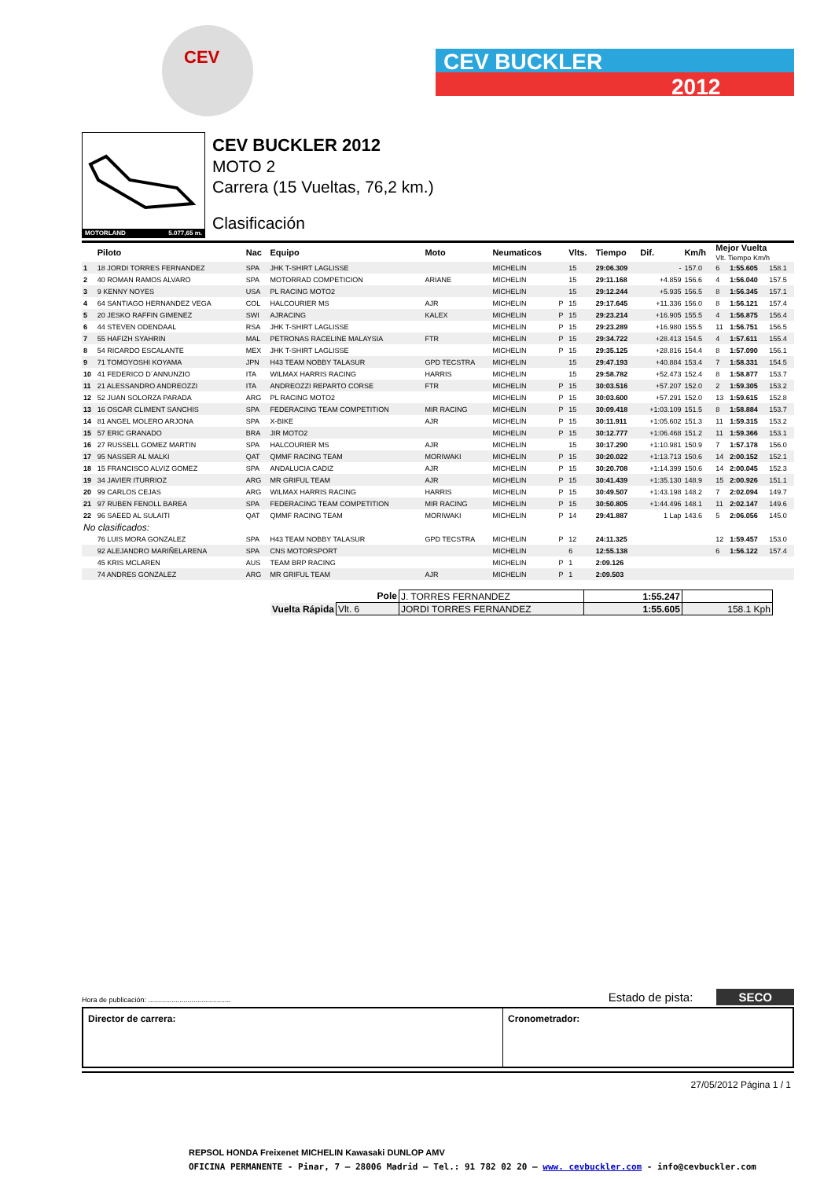CEV
CEV BUCKLER
2012
MOTORLAND 5.077,65 m.
CEV BUCKLER 2012
MOTO 2
Carrera (15 Vueltas, 76,2 km.)
Clasificación
| | Piloto | Nac | Equipo | Moto | Neumaticos | | Vlts. | Tiempo | Dif. | Km/h | Mejor Vuelta Vlt. Tiempo Km/h | | |
| --- | --- | --- | --- | --- | --- | --- | --- | --- | --- | --- | --- | --- | --- |
| 1 | 18 JORDI TORRES FERNANDEZ | SPA | JHK T-SHIRT LAGLISSE | | MICHELIN | | 15 | 29:06.309 | - | 157.0 | 6 | 1:55.605 | 158.1 |
| 2 | 40 ROMAN RAMOS ALVARO | SPA | MOTORRAD COMPETICION | ARIANE | MICHELIN | | 15 | 29:11.168 | +4.859 | 156.6 | 4 | 1:56.040 | 157.5 |
| 3 | 9 KENNY NOYES | USA | PL RACING MOTO2 | | MICHELIN | | 15 | 29:12.244 | +5.935 | 156.5 | 8 | 1:56.345 | 157.1 |
| 4 | 64 SANTIAGO HERNANDEZ VEGA | COL | HALCOURIER MS | AJR | MICHELIN | P | 15 | 29:17.645 | +11.336 | 156.0 | 8 | 1:56.121 | 157.4 |
| 5 | 20 JESKO RAFFIN GIMENEZ | SWI | AJRACING | KALEX | MICHELIN | P | 15 | 29:23.214 | +16.905 | 155.5 | 4 | 1:56.875 | 156.4 |
| 6 | 44 STEVEN ODENDAAL | RSA | JHK T-SHIRT LAGLISSE | | MICHELIN | P | 15 | 29:23.289 | +16.980 | 155.5 | 11 | 1:56.751 | 156.5 |
| 7 | 55 HAFIZH SYAHRIN | MAL | PETRONAS RACELINE MALAYSIA | FTR | MICHELIN | P | 15 | 29:34.722 | +28.413 | 154.5 | 4 | 1:57.611 | 155.4 |
| 8 | 54 RICARDO ESCALANTE | MEX | JHK T-SHIRT LAGLISSE | | MICHELIN | P | 15 | 29:35.125 | +28.816 | 154.4 | 8 | 1:57.090 | 156.1 |
| 9 | 71 TOMOYOSHI KOYAMA | JPN | H43 TEAM NOBBY TALASUR | GPD TECSTRA | MICHELIN | | 15 | 29:47.193 | +40.884 | 153.4 | 7 | 1:58.331 | 154.5 |
| 10 | 41 FEDERICO D´ANNUNZIO | ITA | WILMAX HARRIS RACING | HARRIS | MICHELIN | | 15 | 29:58.782 | +52.473 | 152.4 | 8 | 1:58.877 | 153.7 |
| 11 | 21 ALESSANDRO ANDREOZZI | ITA | ANDREOZZI REPARTO CORSE | FTR | MICHELIN | P | 15 | 30:03.516 | +57.207 | 152.0 | 2 | 1:59.305 | 153.2 |
| 12 | 52 JUAN SOLORZA PARADA | ARG | PL RACING MOTO2 | | MICHELIN | P | 15 | 30:03.600 | +57.291 | 152.0 | 13 | 1:59.615 | 152.8 |
| 13 | 16 OSCAR CLIMENT SANCHIS | SPA | FEDERACING TEAM COMPETITION | MIR RACING | MICHELIN | P | 15 | 30:09.418 | +1:03.109 | 151.5 | 8 | 1:58.884 | 153.7 |
| 14 | 81 ANGEL MOLERO ARJONA | SPA | X-BIKE | AJR | MICHELIN | P | 15 | 30:11.911 | +1:05.602 | 151.3 | 11 | 1:59.315 | 153.2 |
| 15 | 57 ERIC GRANADO | BRA | JIR MOTO2 | | MICHELIN | P | 15 | 30:12.777 | +1:06.468 | 151.2 | 11 | 1:59.366 | 153.1 |
| 16 | 27 RUSSELL GOMEZ MARTIN | SPA | HALCOURIER MS | AJR | MICHELIN | | 15 | 30:17.290 | +1:10.981 | 150.9 | 7 | 1:57.178 | 156.0 |
| 17 | 95 NASSER AL MALKI | QAT | QMMF RACING TEAM | MORIWAKI | MICHELIN | P | 15 | 30:20.022 | +1:13.713 | 150.6 | 14 | 2:00.152 | 152.1 |
| 18 | 15 FRANCISCO ALVIZ GOMEZ | SPA | ANDALUCIA CADIZ | AJR | MICHELIN | P | 15 | 30:20.708 | +1:14.399 | 150.6 | 14 | 2:00.045 | 152.3 |
| 19 | 34 JAVIER ITURRIOZ | ARG | MR GRIFUL TEAM | AJR | MICHELIN | P | 15 | 30:41.439 | +1:35.130 | 148.9 | 15 | 2:00.926 | 151.1 |
| 20 | 99 CARLOS CEJAS | ARG | WILMAX HARRIS RACING | HARRIS | MICHELIN | P | 15 | 30:49.507 | +1:43.198 | 148.2 | 7 | 2:02.094 | 149.7 |
| 21 | 97 RUBEN FENOLL BAREA | SPA | FEDERACING TEAM COMPETITION | MIR RACING | MICHELIN | P | 15 | 30:50.805 | +1:44.496 | 148.1 | 11 | 2:02.147 | 149.6 |
| 22 | 96 SAEED AL SULAITI | QAT | QMMF RACING TEAM | MORIWAKI | MICHELIN | P | 14 | 29:41.887 | 1 Lap | 143.6 | 5 | 2:06.056 | 145.0 |
| No clasificados: | | | | | | | | | | | | | |
| | 76 LUIS MORA GONZALEZ | SPA | H43 TEAM NOBBY TALASUR | GPD TECSTRA | MICHELIN | P | 12 | 24:11.325 | | | 12 | 1:59.457 | 153.0 |
| | 92 ALEJANDRO MARIÑELARENA | SPA | CNS MOTORSPORT | | MICHELIN | | 6 | 12:55.138 | | | 6 | 1:56.122 | 157.4 |
| | 45 KRIS MCLAREN | AUS | TEAM BRP RACING | | MICHELIN | P | 1 | 2:09.126 | | | | | |
| | 74 ANDRES GONZALEZ | ARG | MR GRIFUL TEAM | AJR | MICHELIN | P | 1 | 2:09.503 | | | | | |
| Pole | | J. TORRES FERNANDEZ | 1:55.247 | |
| Vuelta Rápida | Vlt. 6 | JORDI TORRES FERNANDEZ | 1:55.605 | 158.1 Kph |
Hora de publicación: .......................................... Estado de pista: SECO
Director de carrera: Cronometrador:
27/05/2012 Página 1 / 1
REPSOL HONDA Freixenet MICHELIN Kawasaki DUNLOP AMV
OFICINA PERMANENTE - Pinar, 7 – 28006 Madrid – Tel.: 91 782 02 20 – www. cevbuckler.com - info@cevbuckler.com